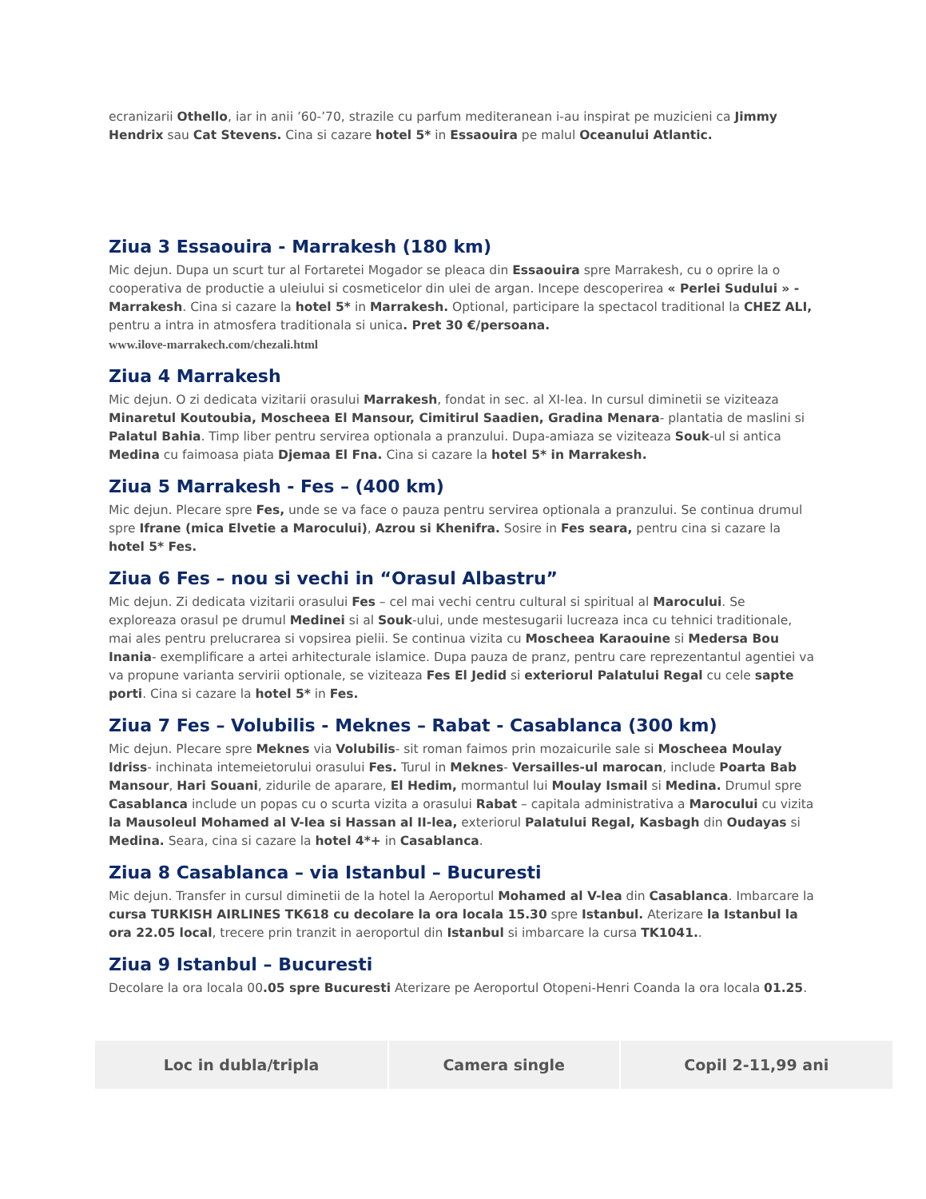ecranizarii Othello, iar in anii ’60-’70, strazile cu parfum mediteranean i-au inspirat pe muzicieni ca Jimmy Hendrix sau Cat Stevens. Cina si cazare hotel 5* in Essaouira pe malul Oceanului Atlantic.
Ziua 3 Essaouira - Marrakesh (180 km)
Mic dejun. Dupa un scurt tur al Fortaretei Mogador se pleaca din Essaouira spre Marrakesh, cu o oprire la o cooperativa de productie a uleiului si cosmeticelor din ulei de argan. Incepe descoperirea « Perlei Sudului » - Marrakesh. Cina si cazare la hotel 5* in Marrakesh. Optional, participare la spectacol traditional la CHEZ ALI, pentru a intra in atmosfera traditionala si unica. Pret 30 €/persoana.
www.ilove-marrakech.com/chezali.html
Ziua 4 Marrakesh
Mic dejun. O zi dedicata vizitarii orasului Marrakesh, fondat in sec. al XI-lea. In cursul diminetii se viziteaza Minaretul Koutoubia, Moscheea El Mansour, Cimitirul Saadien, Gradina Menara- plantatia de maslini si Palatul Bahia. Timp liber pentru servirea optionala a pranzului. Dupa-amiaza se viziteaza Souk-ul si antica Medina cu faimoasa piata Djemaa El Fna. Cina si cazare la hotel 5* in Marrakesh.
Ziua 5 Marrakesh - Fes – (400 km)
Mic dejun. Plecare spre Fes, unde se va face o pauza pentru servirea optionala a pranzului. Se continua drumul spre Ifrane (mica Elvetie a Marocului), Azrou si Khenifra. Sosire in Fes seara, pentru cina si cazare la hotel 5* Fes.
Ziua 6 Fes – nou si vechi in “Orasul Albastru”
Mic dejun. Zi dedicata vizitarii orasului Fes – cel mai vechi centru cultural si spiritual al Marocului. Se exploreaza orasul pe drumul Medinei si al Souk-ului, unde mestesugarii lucreaza inca cu tehnici traditionale, mai ales pentru prelucrarea si vopsirea pielii. Se continua vizita cu Moscheea Karaouine si Medersa Bou Inania- exemplificare a artei arhitecturale islamice. Dupa pauza de pranz, pentru care reprezentantul agentiei va va propune varianta servirii optionale, se viziteaza Fes El Jedid si exteriorul Palatului Regal cu cele sapte porti. Cina si cazare la hotel 5* in Fes.
Ziua 7 Fes – Volubilis - Meknes – Rabat - Casablanca (300 km)
Mic dejun. Plecare spre Meknes via Volubilis- sit roman faimos prin mozaicurile sale si Moscheea Moulay Idriss- inchinata intemeietorului orasului Fes. Turul in Meknes- Versailles-ul marocan, include Poarta Bab Mansour, Hari Souani, zidurile de aparare, El Hedim, mormantul lui Moulay Ismail si Medina. Drumul spre Casablanca include un popas cu o scurta vizita a orasului Rabat – capitala administrativa a Marocului cu vizita la Mausoleul Mohamed al V-lea si Hassan al II-lea, exteriorul Palatului Regal, Kasbagh din Oudayas si Medina. Seara, cina si cazare la hotel 4*+ in Casablanca.
Ziua 8 Casablanca – via Istanbul – Bucuresti
Mic dejun. Transfer in cursul diminetii de la hotel la Aeroportul Mohamed al V-lea din Casablanca. Imbarcare la cursa TURKISH AIRLINES TK618 cu decolare la ora locala 15.30 spre Istanbul. Aterizare la Istanbul la ora 22.05 local, trecere prin tranzit in aeroportul din Istanbul si imbarcare la cursa TK1041..
Ziua 9 Istanbul – Bucuresti
Decolare la ora locala 00.05 spre Bucuresti Aterizare pe Aeroportul Otopeni-Henri Coanda la ora locala 01.25.
| Loc in dubla/tripla | Camera single | Copil 2-11,99 ani |
| --- | --- | --- |